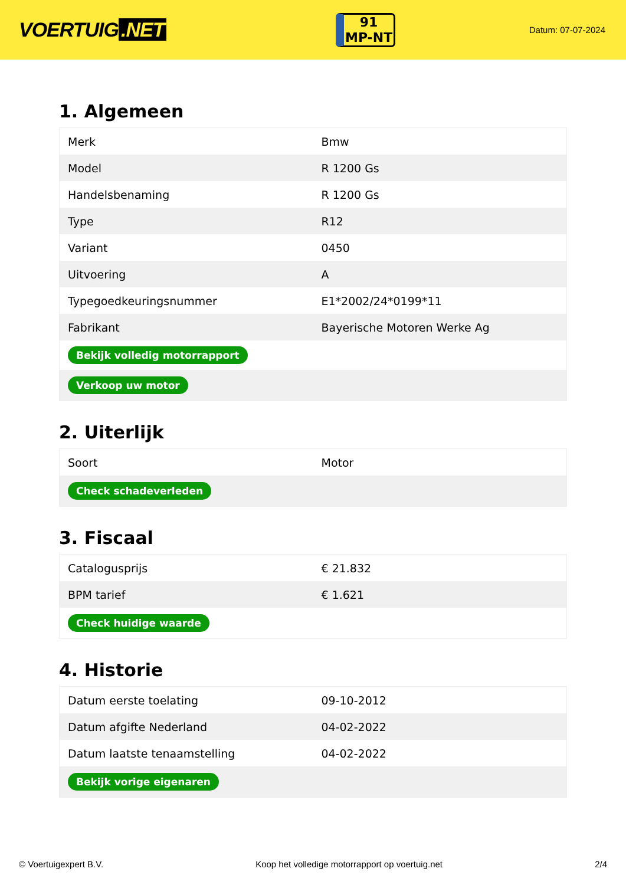VOERTUIG.NET
91
MP-NT
Datum: 07-07-2024
1. Algemeen
| Merk | Bmw |
| Model | R 1200 Gs |
| Handelsbenaming | R 1200 Gs |
| Type | R12 |
| Variant | 0450 |
| Uitvoering | A |
| Typegoedkeuringsnummer | E1*2002/24*0199*11 |
| Fabrikant | Bayerische Motoren Werke Ag |
| Bekijk volledig motorrapport | |
| Verkoop uw motor | |
2. Uiterlijk
| Soort | Motor |
| Check schadeverleden | |
3. Fiscaal
| Catalogusprijs | € 21.832 |
| BPM tarief | € 1.621 |
| Check huidige waarde | |
4. Historie
| Datum eerste toelating | 09-10-2012 |
| Datum afgifte Nederland | 04-02-2022 |
| Datum laatste tenaamstelling | 04-02-2022 |
| Bekijk vorige eigenaren | |
© Voertuigexpert B.V. Koop het volledige motorrapport op voertuig.net 2/4